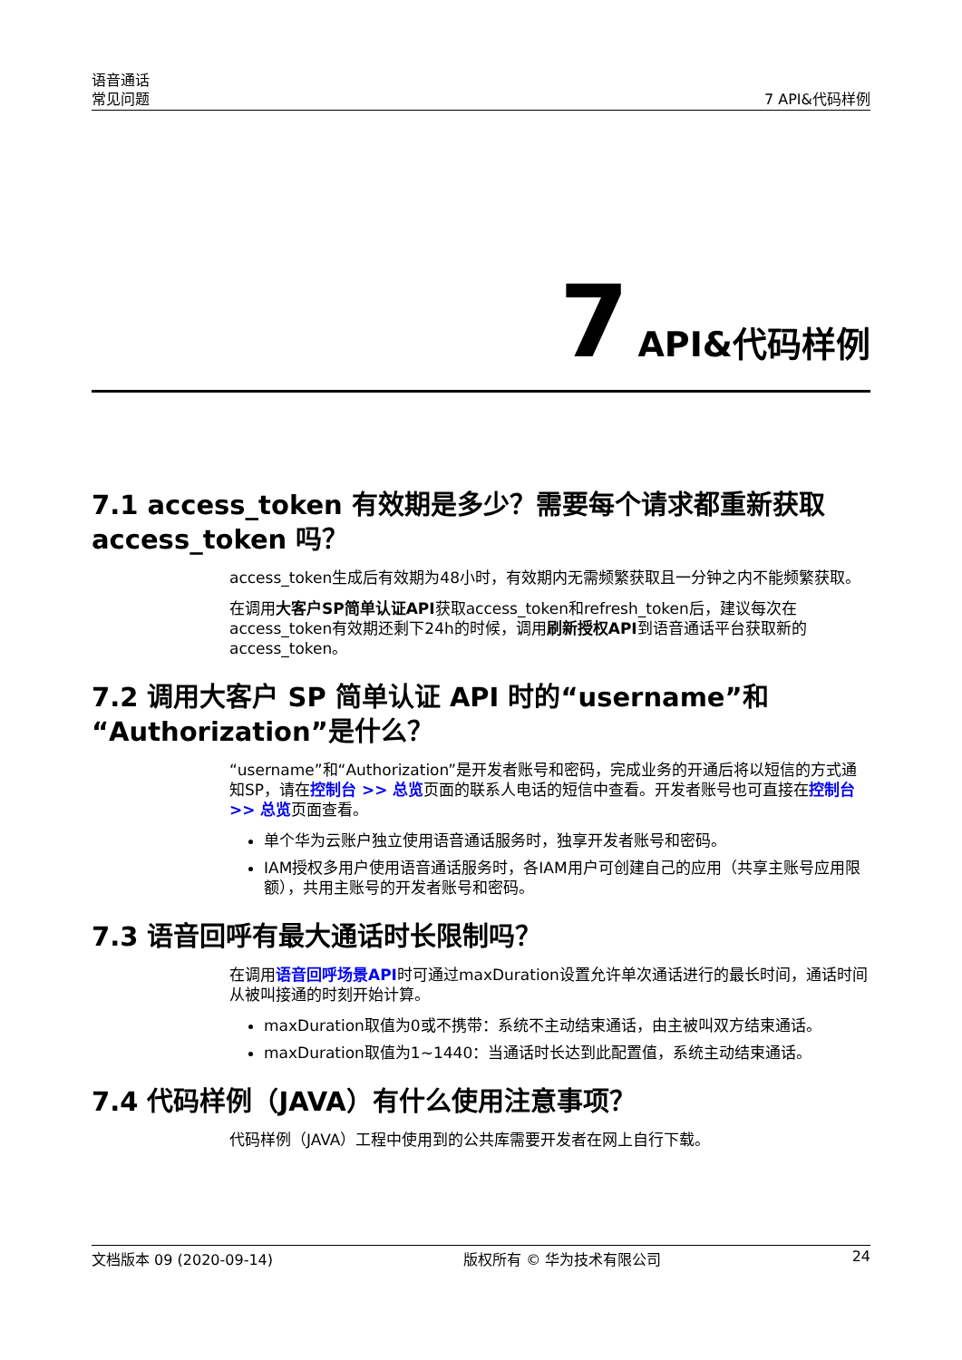语音通话
常见问题
7 API&代码样例
7 API&代码样例
7.1 access_token 有效期是多少？需要每个请求都重新获取access_token 吗？
access_token生成后有效期为48小时，有效期内无需频繁获取且一分钟之内不能频繁获取。
在调用大客户SP简单认证API获取access_token和refresh_token后，建议每次在access_token有效期还剩下24h的时候，调用刷新授权API到语音通话平台获取新的access_token。
7.2 调用大客户 SP 简单认证 API 时的“username”和“Authorization”是什么？
“username”和“Authorization”是开发者账号和密码，完成业务的开通后将以短信的方式通知SP，请在控制台 >> 总览页面的联系人电话的短信中查看。开发者账号也可直接在控制台 >> 总览页面查看。
单个华为云账户独立使用语音通话服务时，独享开发者账号和密码。
IAM授权多用户使用语音通话服务时，各IAM用户可创建自己的应用（共享主账号应用限额），共用主账号的开发者账号和密码。
7.3 语音回呼有最大通话时长限制吗？
在调用语音回呼场景API时可通过maxDuration设置允许单次通话进行的最长时间，通话时间从被叫接通的时刻开始计算。
maxDuration取值为0或不携带：系统不主动结束通话，由主被叫双方结束通话。
maxDuration取值为1~1440：当通话时长达到此配置值，系统主动结束通话。
7.4 代码样例（JAVA）有什么使用注意事项？
代码样例（JAVA）工程中使用到的公共库需要开发者在网上自行下载。
文档版本 09 (2020-09-14) 版权所有 © 华为技术有限公司 24